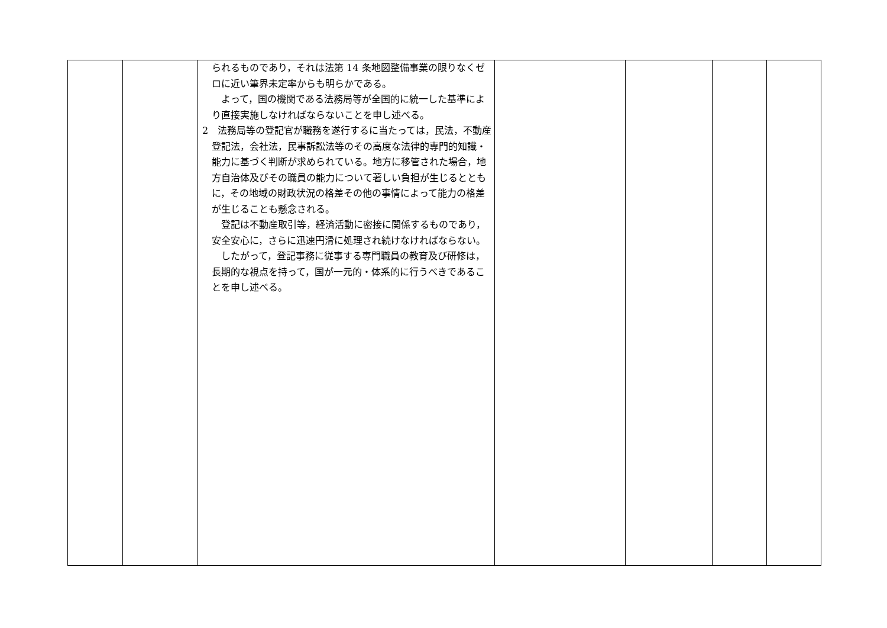| | | られるものであり，それは法第 14 条地図整備事業の限りなくゼロに近い筆界未定率からも明らかである。 よって，国の機関である法務局等が全国的に統一した基準により直接実施しなければならないことを申し述べる。 2 法務局等の登記官が職務を遂行するに当たっては，民法，不動産登記法，会社法，民事訴訟法等のその高度な法律的専門的知識・能力に基づく判断が求められている。地方に移管された場合，地方自治体及びその職員の能力について著しい負担が生じるとともに，その地域の財政状況の格差その他の事情によって能力の格差が生じることも懸念される。 登記は不動産取引等，経済活動に密接に関係するものであり，安全安心に，さらに迅速円滑に処理され続けなければならない。 したがって，登記事務に従事する専門職員の教育及び研修は，長期的な視点を持って，国が一元的・体系的に行うべきであることを申し述べる。 | | | | |